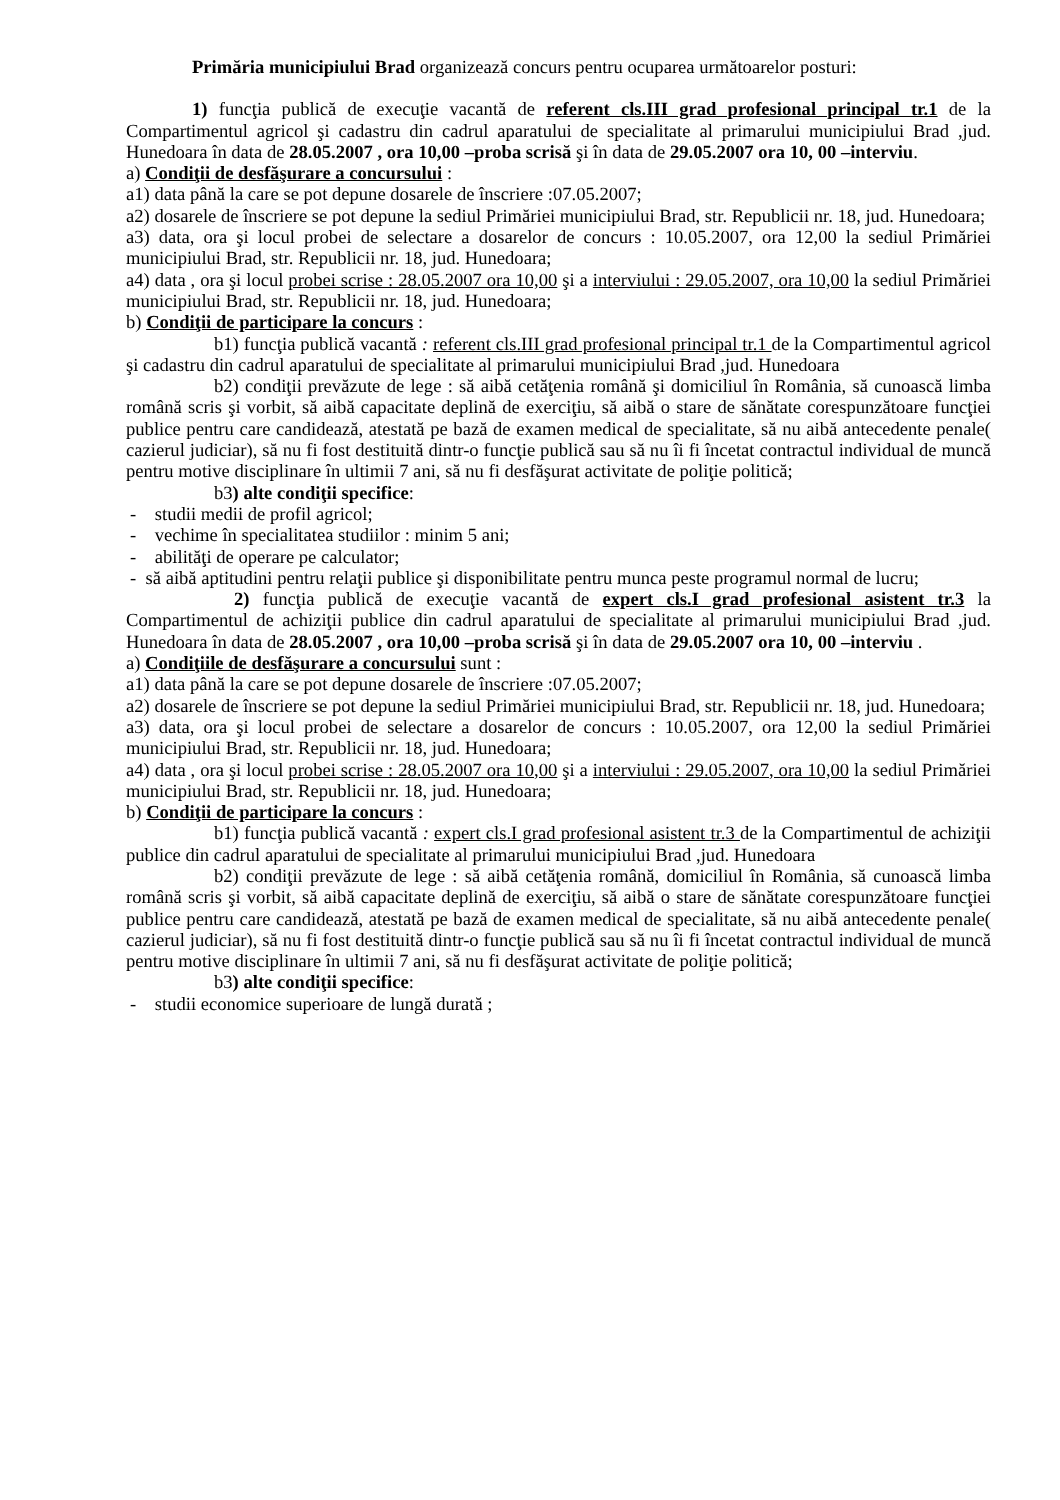Primăria municipiului Brad organizează concurs pentru ocuparea următoarelor posturi:
1) funcţia publică de execuţie vacantă de referent cls.III grad profesional principal tr.1 de la Compartimentul agricol şi cadastru din cadrul aparatului de specialitate al primarului municipiului Brad ,jud. Hunedoara în data de 28.05.2007 , ora 10,00 –proba scrisă şi în data de 29.05.2007 ora 10, 00 –interviu.
a) Condiţii de desfăşurare a concursului :
a1) data până la care se pot depune dosarele de înscriere :07.05.2007;
a2) dosarele de înscriere se pot depune la sediul Primăriei municipiului Brad, str. Republicii nr. 18, jud. Hunedoara;
a3) data, ora şi locul probei de selectare a dosarelor de concurs : 10.05.2007, ora 12,00 la sediul Primăriei municipiului Brad, str. Republicii nr. 18, jud. Hunedoara;
a4) data , ora şi locul probei scrise : 28.05.2007 ora 10,00 şi a interviului : 29.05.2007, ora 10,00 la sediul Primăriei municipiului Brad, str. Republicii nr. 18, jud. Hunedoara;
b) Condiţii de participare la concurs :
b1) funcţia publică vacantă : referent cls.III grad profesional principal tr.1 de la Compartimentul agricol şi cadastru din cadrul aparatului de specialitate al primarului municipiului Brad ,jud. Hunedoara
b2) condiţii prevăzute de lege : să aibă cetăţenia română şi domiciliul în România, să cunoască limba română scris şi vorbit, să aibă capacitate deplină de exerciţiu, să aibă o stare de sănătate corespunzătoare funcţiei publice pentru care candidează, atestată pe bază de examen medical de specialitate, să nu aibă antecedente penale( cazierul judiciar), să nu fi fost destituită dintr-o funcţie publică sau să nu îi fi încetat contractul individual de muncă pentru motive disciplinare în ultimii 7 ani, să nu fi desfăşurat activitate de poliţie politică;
b3) alte condiţii specifice:
- studii medii de profil agricol;
- vechime în specialitatea studiilor : minim 5 ani;
- abilităţi de operare pe calculator;
- să aibă aptitudini pentru relaţii publice şi disponibilitate pentru munca peste programul normal de lucru;
2) funcţia publică de execuţie vacantă de expert cls.I grad profesional asistent tr.3 la Compartimentul de achiziţii publice din cadrul aparatului de specialitate al primarului municipiului Brad ,jud. Hunedoara în data de 28.05.2007 , ora 10,00 –proba scrisă şi în data de 29.05.2007 ora 10, 00 –interviu .
a) Condiţiile de desfăşurare a concursului sunt :
a1) data până la care se pot depune dosarele de înscriere :07.05.2007;
a2) dosarele de înscriere se pot depune la sediul Primăriei municipiului Brad, str. Republicii nr. 18, jud. Hunedoara;
a3) data, ora şi locul probei de selectare a dosarelor de concurs : 10.05.2007, ora 12,00 la sediul Primăriei municipiului Brad, str. Republicii nr. 18, jud. Hunedoara;
a4) data , ora şi locul probei scrise : 28.05.2007 ora 10,00 şi a interviului : 29.05.2007, ora 10,00 la sediul Primăriei municipiului Brad, str. Republicii nr. 18, jud. Hunedoara;
b) Condiţii de participare la concurs :
b1) funcţia publică vacantă : expert cls.I grad profesional asistent tr.3 de la Compartimentul de achiziţii publice din cadrul aparatului de specialitate al primarului municipiului Brad ,jud. Hunedoara
b2) condiţii prevăzute de lege : să aibă cetăţenia română, domiciliul în România, să cunoască limba română scris şi vorbit, să aibă capacitate deplină de exerciţiu, să aibă o stare de sănătate corespunzătoare funcţiei publice pentru care candidează, atestată pe bază de examen medical de specialitate, să nu aibă antecedente penale( cazierul judiciar), să nu fi fost destituită dintr-o funcţie publică sau să nu îi fi încetat contractul individual de muncă pentru motive disciplinare în ultimii 7 ani, să nu fi desfăşurat activitate de poliţie politică;
b3) alte condiţii specifice:
- studii economice superioare de lungă durată ;